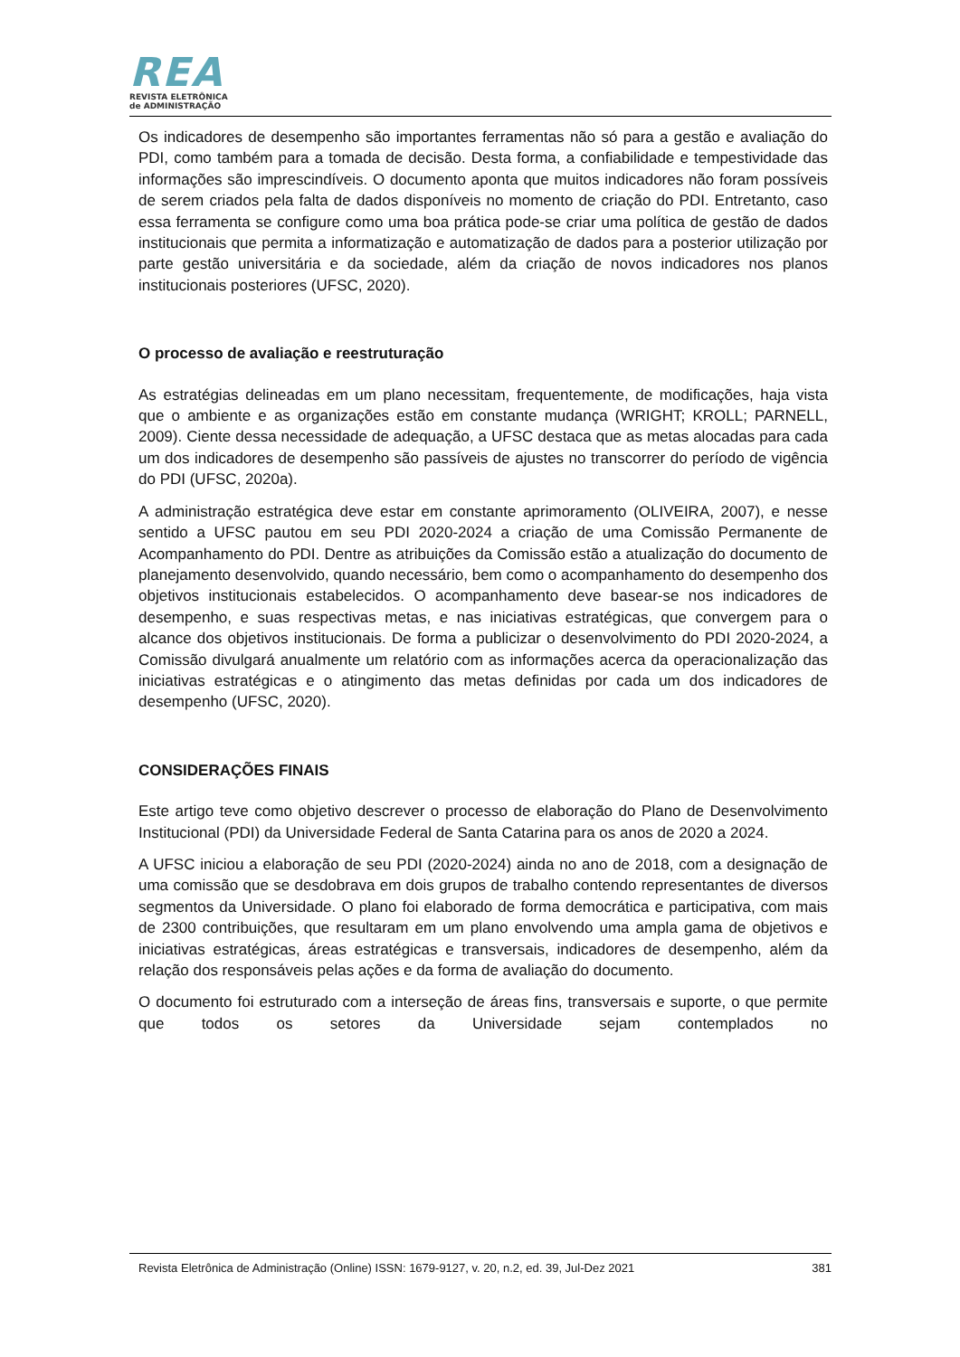REA
REVISTA ELETRÔNICA
de ADMINISTRAÇÃO
Os indicadores de desempenho são importantes ferramentas não só para a gestão e avaliação do PDI, como também para a tomada de decisão. Desta forma, a confiabilidade e tempestividade das informações são imprescindíveis. O documento aponta que muitos indicadores não foram possíveis de serem criados pela falta de dados disponíveis no momento de criação do PDI. Entretanto, caso essa ferramenta se configure como uma boa prática pode-se criar uma política de gestão de dados institucionais que permita a informatização e automatização de dados para a posterior utilização por parte gestão universitária e da sociedade, além da criação de novos indicadores nos planos institucionais posteriores (UFSC, 2020).
O processo de avaliação e reestruturação
As estratégias delineadas em um plano necessitam, frequentemente, de modificações, haja vista que o ambiente e as organizações estão em constante mudança (WRIGHT; KROLL; PARNELL, 2009). Ciente dessa necessidade de adequação, a UFSC destaca que as metas alocadas para cada um dos indicadores de desempenho são passíveis de ajustes no transcorrer do período de vigência do PDI (UFSC, 2020a).
A administração estratégica deve estar em constante aprimoramento (OLIVEIRA, 2007), e nesse sentido a UFSC pautou em seu PDI 2020-2024 a criação de uma Comissão Permanente de Acompanhamento do PDI. Dentre as atribuições da Comissão estão a atualização do documento de planejamento desenvolvido, quando necessário, bem como o acompanhamento do desempenho dos objetivos institucionais estabelecidos. O acompanhamento deve basear-se nos indicadores de desempenho, e suas respectivas metas, e nas iniciativas estratégicas, que convergem para o alcance dos objetivos institucionais. De forma a publicizar o desenvolvimento do PDI 2020-2024, a Comissão divulgará anualmente um relatório com as informações acerca da operacionalização das iniciativas estratégicas e o atingimento das metas definidas por cada um dos indicadores de desempenho (UFSC, 2020).
CONSIDERAÇÕES FINAIS
Este artigo teve como objetivo descrever o processo de elaboração do Plano de Desenvolvimento Institucional (PDI) da Universidade Federal de Santa Catarina para os anos de 2020 a 2024.
A UFSC iniciou a elaboração de seu PDI (2020-2024) ainda no ano de 2018, com a designação de uma comissão que se desdobrava em dois grupos de trabalho contendo representantes de diversos segmentos da Universidade. O plano foi elaborado de forma democrática e participativa, com mais de 2300 contribuições, que resultaram em um plano envolvendo uma ampla gama de objetivos e iniciativas estratégicas, áreas estratégicas e transversais, indicadores de desempenho, além da relação dos responsáveis pelas ações e da forma de avaliação do documento.
O documento foi estruturado com a interseção de áreas fins, transversais e suporte, o que permite que todos os setores da Universidade sejam contemplados no
Revista Eletrônica de Administração (Online) ISSN: 1679-9127, v. 20, n.2, ed. 39, Jul-Dez 2021 381